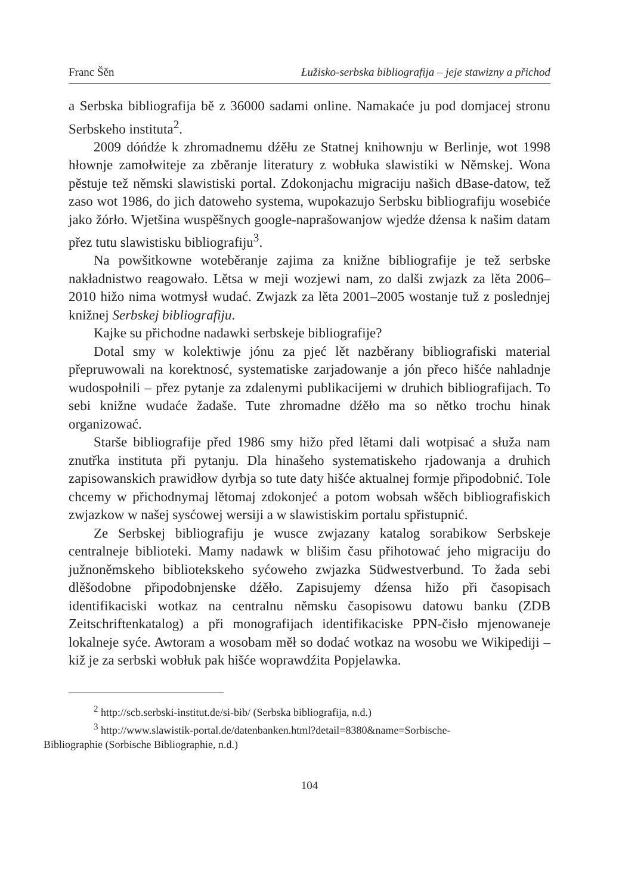Franc Šěn Łužisko-serbska bibliografija – jeje stawizny a přichod
a Serbska bibliografija bě z 36000 sadami online. Namakaće ju pod domjacej stronu Serbskeho instituta<sup>2</sup>.
2009 dóńdźe k zhromadnemu dźěłu ze Statnej knihownju w Berlinje, wot 1998 hłownje zamołwiteje za zběranje literatury z wobłuka slawistiki w Němskej. Wona pěstuje tež němski slawistiski portal. Zdokonjachu migraciju našich dBase-datow, tež zaso wot 1986, do jich datoweho systema, wupokazujo Serbsku bibliografiju wosebiće jako žórło. Wjetšina wuspěšnych google-naprašowanjow wjedźe dźensa k našim datam přez tutu slawistisku bibliografiju<sup>3</sup>.
Na powšitkowne woteběranje zajima za knižne bibliografije je tež serbske nakładnistwo reagowało. Lětsa w meji wozjewi nam, zo dalši zwjazk za lěta 2006–2010 hižo nima wotmysł wudać. Zwjazk za lěta 2001–2005 wostanje tuž z poslednjej knižnej Serbskej bibliografiju.
Kajke su přichodne nadawki serbskeje bibliografije?
Dotal smy w kolektiwje jónu za pjeć lět nazběrany bibliografiski material přepruwowali na korektnosć, systematiske zarjadowanje a jón přeco hišće nahladnje wudospołnili – přez pytanje za zdalenymi publikacijemi w druhich bibliografijach. To sebi knižne wudaće žadaše. Tute zhromadne dźěło ma so nětko trochu hinak organizować.
Starše bibliografije před 1986 smy hižo před lětami dali wotpisać a słuža nam znutřka instituta při pytanju. Dla hinašeho systematiskeho rjadowanja a druhich zapisowanskich prawidłow dyrbja so tute daty hišće aktualnej formje připodobnić. Tole chcemy w přichodnymaj lětomaj zdokonjeć a potom wobsah wšěch bibliografiskich zwjazkow w našej sysćowej wersiji a w slawistiskim portalu spřistupnić.
Ze Serbskej bibliografiju je wusce zwjazany katalog sorabikow Serbskeje centralneje biblioteki. Mamy nadawk w blišim času přihotować jeho migraciju do južnoněmskeho bibliotekskeho syćoweho zwjazka Südwestverbund. To žada sebi dlěšodobne připodobnjenske dźěło. Zapisujemy dźensa hižo při časopisach identifikaciski wotkaz na centralnu němsku časopisowu datowu banku (ZDB Zeitschriftenkatalog) a při monografijach identifikaciske PPN-čisło mjenowaneje lokalneje syće. Awtoram a wosobam měł so dodać wotkaz na wosobu we Wikipediji – kiž je za serbski wobłuk pak hišće woprawdźita Popjelawka.
<sup>2</sup> http://scb.serbski-institut.de/si-bib/ (Serbska bibliografija, n.d.)
<sup>3</sup> http://www.slawistik-portal.de/datenbanken.html?detail=8380&name=Sorbische-
Bibliographie (Sorbische Bibliographie, n.d.)
104